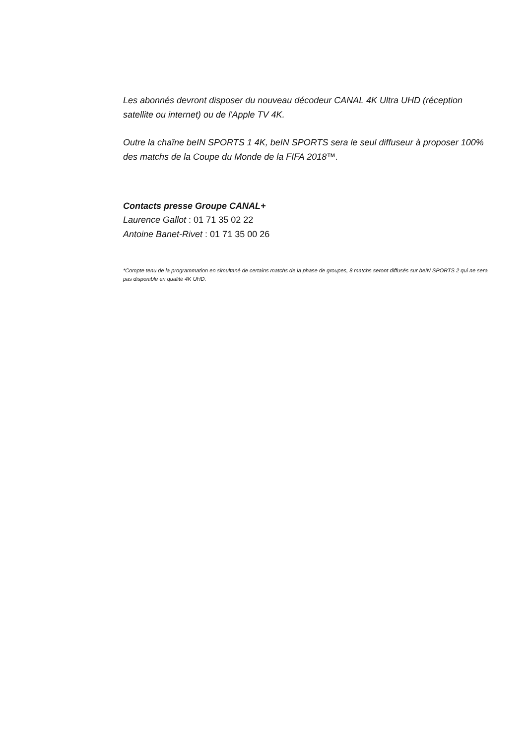Les abonnés devront disposer du nouveau décodeur CANAL 4K Ultra UHD (réception satellite ou internet) ou de l'Apple TV 4K.
Outre la chaîne beIN SPORTS 1 4K, beIN SPORTS sera le seul diffuseur à proposer 100% des matchs de la Coupe du Monde de la FIFA 2018™.
Contacts presse Groupe CANAL+
Laurence Gallot : 01 71 35 02 22
Antoine Banet-Rivet : 01 71 35 00 26
*Compte tenu de la programmation en simultané de certains matchs de la phase de groupes, 8 matchs seront diffusés sur beIN SPORTS 2 qui ne sera pas disponible en qualité 4K UHD.